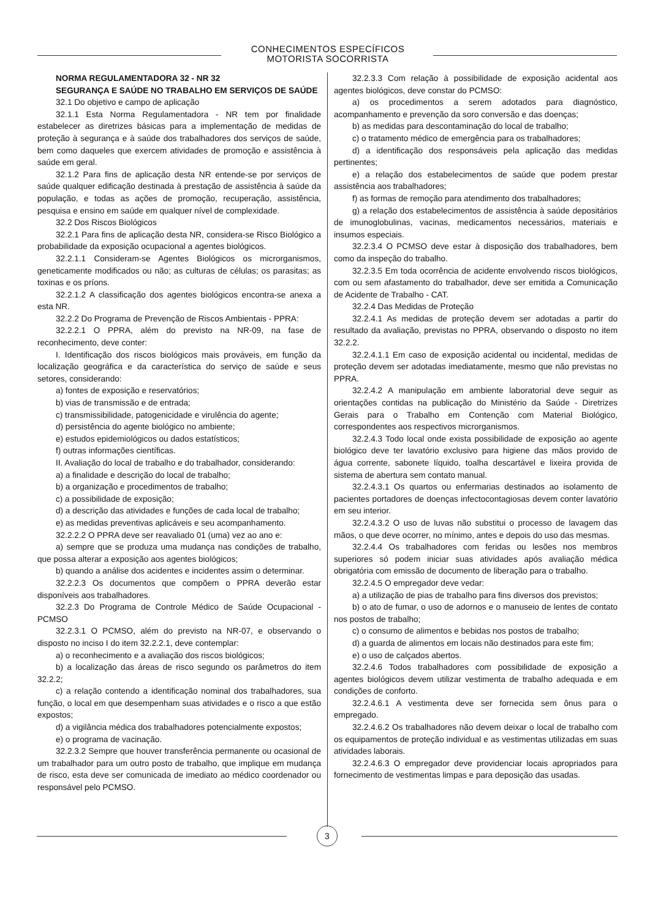CONHECIMENTOS ESPECÍFICOS
MOTORISTA SOCORRISTA
NORMA REGULAMENTADORA 32 - NR 32
SEGURANÇA E SAÚDE NO TRABALHO EM SERVIÇOS DE SAÚDE
32.1 Do objetivo e campo de aplicação
32.1.1 Esta Norma Regulamentadora - NR tem por finalidade estabelecer as diretrizes básicas para a implementação de medidas de proteção à segurança e à saúde dos trabalhadores dos serviços de saúde, bem como daqueles que exercem atividades de promoção e assistência à saúde em geral.
32.1.2 Para fins de aplicação desta NR entende-se por serviços de saúde qualquer edificação destinada à prestação de assistência à saúde da população, e todas as ações de promoção, recuperação, assistência, pesquisa e ensino em saúde em qualquer nível de complexidade.
32.2 Dos Riscos Biológicos
32.2.1 Para fins de aplicação desta NR, considera-se Risco Biológico a probabilidade da exposição ocupacional a agentes biológicos.
32.2.1.1 Consideram-se Agentes Biológicos os microrganismos, geneticamente modificados ou não; as culturas de células; os parasitas; as toxinas e os príons.
32.2.1.2 A classificação dos agentes biológicos encontra-se anexa a esta NR.
32.2.2 Do Programa de Prevenção de Riscos Ambientais - PPRA:
32.2.2.1 O PPRA, além do previsto na NR-09, na fase de reconhecimento, deve conter:
I. Identificação dos riscos biológicos mais prováveis, em função da localização geográfica e da característica do serviço de saúde e seus setores, considerando:
a) fontes de exposição e reservatórios;
b) vias de transmissão e de entrada;
c) transmissibilidade, patogenicidade e virulência do agente;
d) persistência do agente biológico no ambiente;
e) estudos epidemiológicos ou dados estatísticos;
f) outras informações científicas.
II. Avaliação do local de trabalho e do trabalhador, considerando:
a) a finalidade e descrição do local de trabalho;
b) a organização e procedimentos de trabalho;
c) a possibilidade de exposição;
d) a descrição das atividades e funções de cada local de trabalho;
e) as medidas preventivas aplicáveis e seu acompanhamento.
32.2.2.2 O PPRA deve ser reavaliado 01 (uma) vez ao ano e:
a) sempre que se produza uma mudança nas condições de trabalho, que possa alterar a exposição aos agentes biológicos;
b) quando a análise dos acidentes e incidentes assim o determinar.
32.2.2.3 Os documentos que compõem o PPRA deverão estar disponíveis aos trabalhadores.
32.2.3 Do Programa de Controle Médico de Saúde Ocupacional - PCMSO
32.2.3.1 O PCMSO, além do previsto na NR-07, e observando o disposto no inciso I do item 32.2.2.1, deve contemplar:
a) o reconhecimento e a avaliação dos riscos biológicos;
b) a localização das áreas de risco segundo os parâmetros do item 32.2.2;
c) a relação contendo a identificação nominal dos trabalhadores, sua função, o local em que desempenham suas atividades e o risco a que estão expostos;
d) a vigilância médica dos trabalhadores potencialmente expostos;
e) o programa de vacinação.
32.2.3.2 Sempre que houver transferência permanente ou ocasional de um trabalhador para um outro posto de trabalho, que implique em mudança de risco, esta deve ser comunicada de imediato ao médico coordenador ou responsável pelo PCMSO.
32.2.3.3 Com relação à possibilidade de exposição acidental aos agentes biológicos, deve constar do PCMSO:
a) os procedimentos a serem adotados para diagnóstico, acompanhamento e prevenção da soro conversão e das doenças;
b) as medidas para descontaminação do local de trabalho;
c) o tratamento médico de emergência para os trabalhadores;
d) a identificação dos responsáveis pela aplicação das medidas pertinentes;
e) a relação dos estabelecimentos de saúde que podem prestar assistência aos trabalhadores;
f) as formas de remoção para atendimento dos trabalhadores;
g) a relação dos estabelecimentos de assistência à saúde depositários de imunoglobulinas, vacinas, medicamentos necessários, materiais e insumos especiais.
32.2.3.4 O PCMSO deve estar à disposição dos trabalhadores, bem como da inspeção do trabalho.
32.2.3.5 Em toda ocorrência de acidente envolvendo riscos biológicos, com ou sem afastamento do trabalhador, deve ser emitida a Comunicação de Acidente de Trabalho - CAT.
32.2.4 Das Medidas de Proteção
32.2.4.1 As medidas de proteção devem ser adotadas a partir do resultado da avaliação, previstas no PPRA, observando o disposto no item 32.2.2.
32.2.4.1.1 Em caso de exposição acidental ou incidental, medidas de proteção devem ser adotadas imediatamente, mesmo que não previstas no PPRA.
32.2.4.2 A manipulação em ambiente laboratorial deve seguir as orientações contidas na publicação do Ministério da Saúde - Diretrizes Gerais para o Trabalho em Contenção com Material Biológico, correspondentes aos respectivos microrganismos.
32.2.4.3 Todo local onde exista possibilidade de exposição ao agente biológico deve ter lavatório exclusivo para higiene das mãos provido de água corrente, sabonete líquido, toalha descartável e lixeira provida de sistema de abertura sem contato manual.
32.2.4.3.1 Os quartos ou enfermarias destinados ao isolamento de pacientes portadores de doenças infectocontagiosas devem conter lavatório em seu interior.
32.2.4.3.2 O uso de luvas não substitui o processo de lavagem das mãos, o que deve ocorrer, no mínimo, antes e depois do uso das mesmas.
32.2.4.4 Os trabalhadores com feridas ou lesões nos membros superiores só podem iniciar suas atividades após avaliação médica obrigatória com emissão de documento de liberação para o trabalho.
32.2.4.5 O empregador deve vedar:
a) a utilização de pias de trabalho para fins diversos dos previstos;
b) o ato de fumar, o uso de adornos e o manuseio de lentes de contato nos postos de trabalho;
c) o consumo de alimentos e bebidas nos postos de trabalho;
d) a guarda de alimentos em locais não destinados para este fim;
e) o uso de calçados abertos.
32.2.4.6 Todos trabalhadores com possibilidade de exposição a agentes biológicos devem utilizar vestimenta de trabalho adequada e em condições de conforto.
32.2.4.6.1 A vestimenta deve ser fornecida sem ônus para o empregado.
32.2.4.6.2 Os trabalhadores não devem deixar o local de trabalho com os equipamentos de proteção individual e as vestimentas utilizadas em suas atividades laborais.
32.2.4.6.3 O empregador deve providenciar locais apropriados para fornecimento de vestimentas limpas e para deposição das usadas.
3